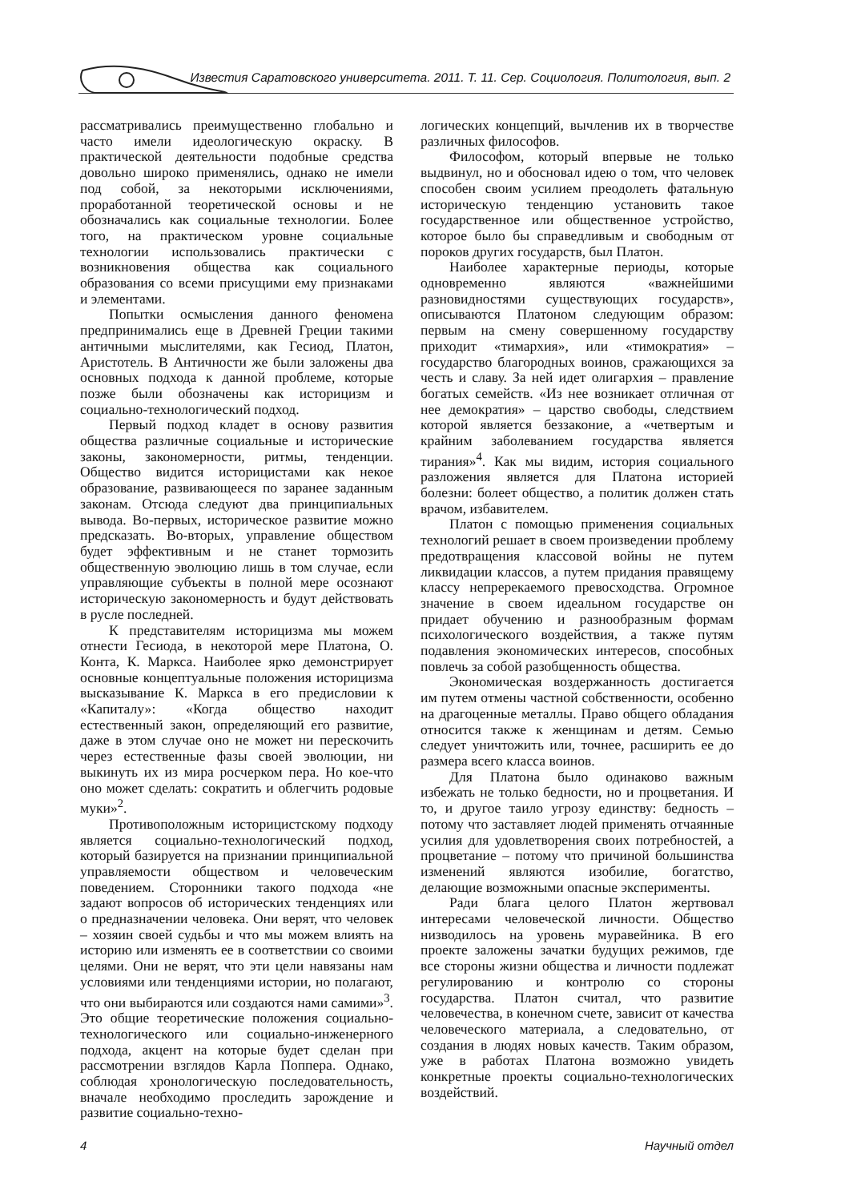Известия Саратовского университета. 2011. Т. 11. Сер. Социология. Политология, вып. 2
рассматривались преимущественно глобально и часто имели идеологическую окраску. В практической деятельности подобные средства довольно широко применялись, однако не имели под собой, за некоторыми исключениями, проработанной теоретической основы и не обозначались как социальные технологии. Более того, на практическом уровне социальные технологии использовались практически с возникновения общества как социального образования со всеми присущими ему признаками и элементами.
Попытки осмысления данного феномена предпринимались еще в Древней Греции такими античными мыслителями, как Гесиод, Платон, Аристотель. В Античности же были заложены два основных подхода к данной проблеме, которые позже были обозначены как историцизм и социально-технологический подход.
Первый подход кладет в основу развития общества различные социальные и исторические законы, закономерности, ритмы, тенденции. Общество видится историцистами как некое образование, развивающееся по заранее заданным законам. Отсюда следуют два принципиальных вывода. Во-первых, историческое развитие можно предсказать. Во-вторых, управление обществом будет эффективным и не станет тормозить общественную эволюцию лишь в том случае, если управляющие субъекты в полной мере осознают историческую закономерность и будут действовать в русле последней.
К представителям историцизма мы можем отнести Гесиода, в некоторой мере Платона, О. Конта, К. Маркса. Наиболее ярко демонстрирует основные концептуальные положения историцизма высказывание К. Маркса в его предисловии к «Капиталу»: «Когда общество находит естественный закон, определяющий его развитие, даже в этом случае оно не может ни перескочить через естественные фазы своей эволюции, ни выкинуть их из мира росчерком пера. Но кое-что оно может сделать: сократить и облегчить родовые муки»<sup>2</sup>.
Противоположным историцистскому подходу является социально-технологический подход, который базируется на признании принципиальной управляемости обществом и человеческим поведением. Сторонники такого подхода «не задают вопросов об исторических тенденциях или о предназначении человека. Они верят, что человек – хозяин своей судьбы и что мы можем влиять на историю или изменять ее в соответствии со своими целями. Они не верят, что эти цели навязаны нам условиями или тенденциями истории, но полагают, что они выбираются или создаются нами самими»<sup>3</sup>. Это общие теоретические положения социально-технологического или социально-инженерного подхода, акцент на которые будет сделан при рассмотрении взглядов Карла Поппера. Однако, соблюдая хронологическую последовательность, вначале необходимо проследить зарождение и развитие социально-техно-
логических концепций, вычленив их в творчестве различных философов.
Философом, который впервые не только выдвинул, но и обосновал идею о том, что человек способен своим усилием преодолеть фатальную историческую тенденцию установить такое государственное или общественное устройство, которое было бы справедливым и свободным от пороков других государств, был Платон.
Наиболее характерные периоды, которые одновременно являются «важнейшими разновидностями существующих государств», описываются Платоном следующим образом: первым на смену совершенному государству приходит «тимархия», или «тимократия» – государство благородных воинов, сражающихся за честь и славу. За ней идет олигархия – правление богатых семейств. «Из нее возникает отличная от нее демократия» – царство свободы, следствием которой является беззаконие, а «четвертым и крайним заболеванием государства является тирания»<sup>4</sup>. Как мы видим, история социального разложения является для Платона историей болезни: болеет общество, а политик должен стать врачом, избавителем.
Платон с помощью применения социальных технологий решает в своем произведении проблему предотвращения классовой войны не путем ликвидации классов, а путем придания правящему классу непререкаемого превосходства. Огромное значение в своем идеальном государстве он придает обучению и разнообразным формам психологического воздействия, а также путям подавления экономических интересов, способных повлечь за собой разобщенность общества.
Экономическая воздержанность достигается им путем отмены частной собственности, особенно на драгоценные металлы. Право общего обладания относится также к женщинам и детям. Семью следует уничтожить или, точнее, расширить ее до размера всего класса воинов.
Для Платона было одинаково важным избежать не только бедности, но и процветания. И то, и другое таило угрозу единству: бедность – потому что заставляет людей применять отчаянные усилия для удовлетворения своих потребностей, а процветание – потому что причиной большинства изменений являются изобилие, богатство, делающие возможными опасные эксперименты.
Ради блага целого Платон жертвовал интересами человеческой личности. Общество низводилось на уровень муравейника. В его проекте заложены зачатки будущих режимов, где все стороны жизни общества и личности подлежат регулированию и контролю со стороны государства. Платон считал, что развитие человечества, в конечном счете, зависит от качества человеческого материала, а следовательно, от создания в людях новых качеств. Таким образом, уже в работах Платона возможно увидеть конкретные проекты социально-технологических воздействий.
4 Научный отдел